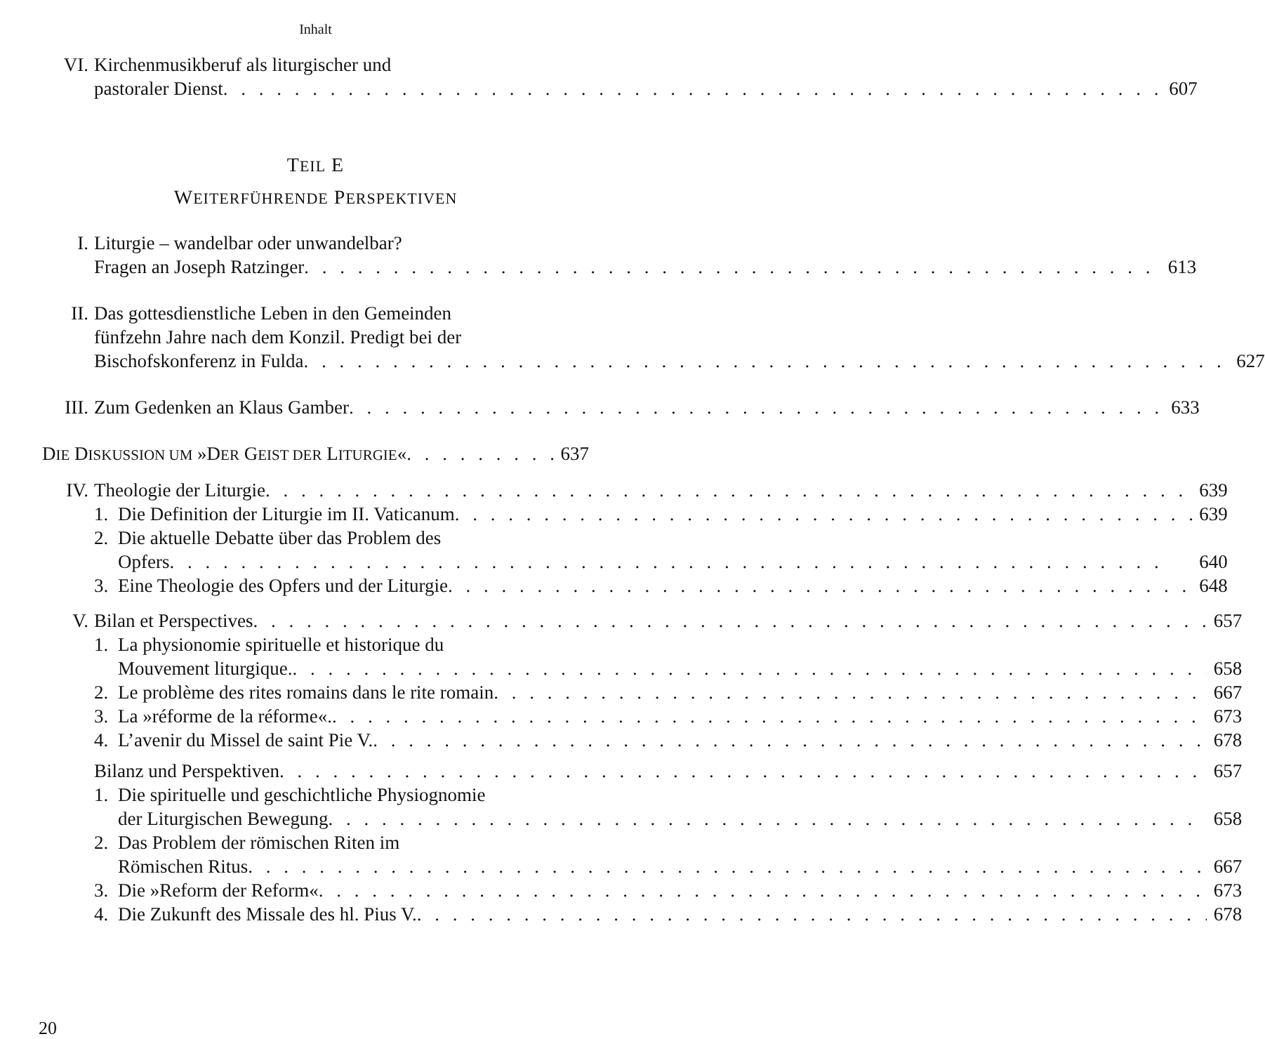Inhalt
VI. Kirchenmusikberuf als liturgischer und
pastoraler Dienst 607
TEIL E
WEITERFÜHRENDE PERSPEKTIVEN
I. Liturgie – wandelbar oder unwandelbar?
Fragen an Joseph Ratzinger 613
II. Das gottesdienstliche Leben in den Gemeinden
fünfzehn Jahre nach dem Konzil. Predigt bei der
Bischofskonferenz in Fulda 627
III. Zum Gedenken an Klaus Gamber 633
DIE DISKUSSION UM »DER GEIST DER LITURGIE« 637
IV. Theologie der Liturgie 639
1. Die Definition der Liturgie im II. Vaticanum 639
2. Die aktuelle Debatte über das Problem des
Opfers 640
3. Eine Theologie des Opfers und der Liturgie 648
V. Bilan et Perspectives 657
1. La physionomie spirituelle et historique du
Mouvement liturgique. 658
2. Le problème des rites romains dans le rite romain 667
3. La »réforme de la réforme«. 673
4. L’avenir du Missel de saint Pie V. 678
Bilanz und Perspektiven 657
1. Die spirituelle und geschichtliche Physiognomie
der Liturgischen Bewegung 658
2. Das Problem der römischen Riten im
Römischen Ritus 667
3. Die »Reform der Reform« 673
4. Die Zukunft des Missale des hl. Pius V. 678
20